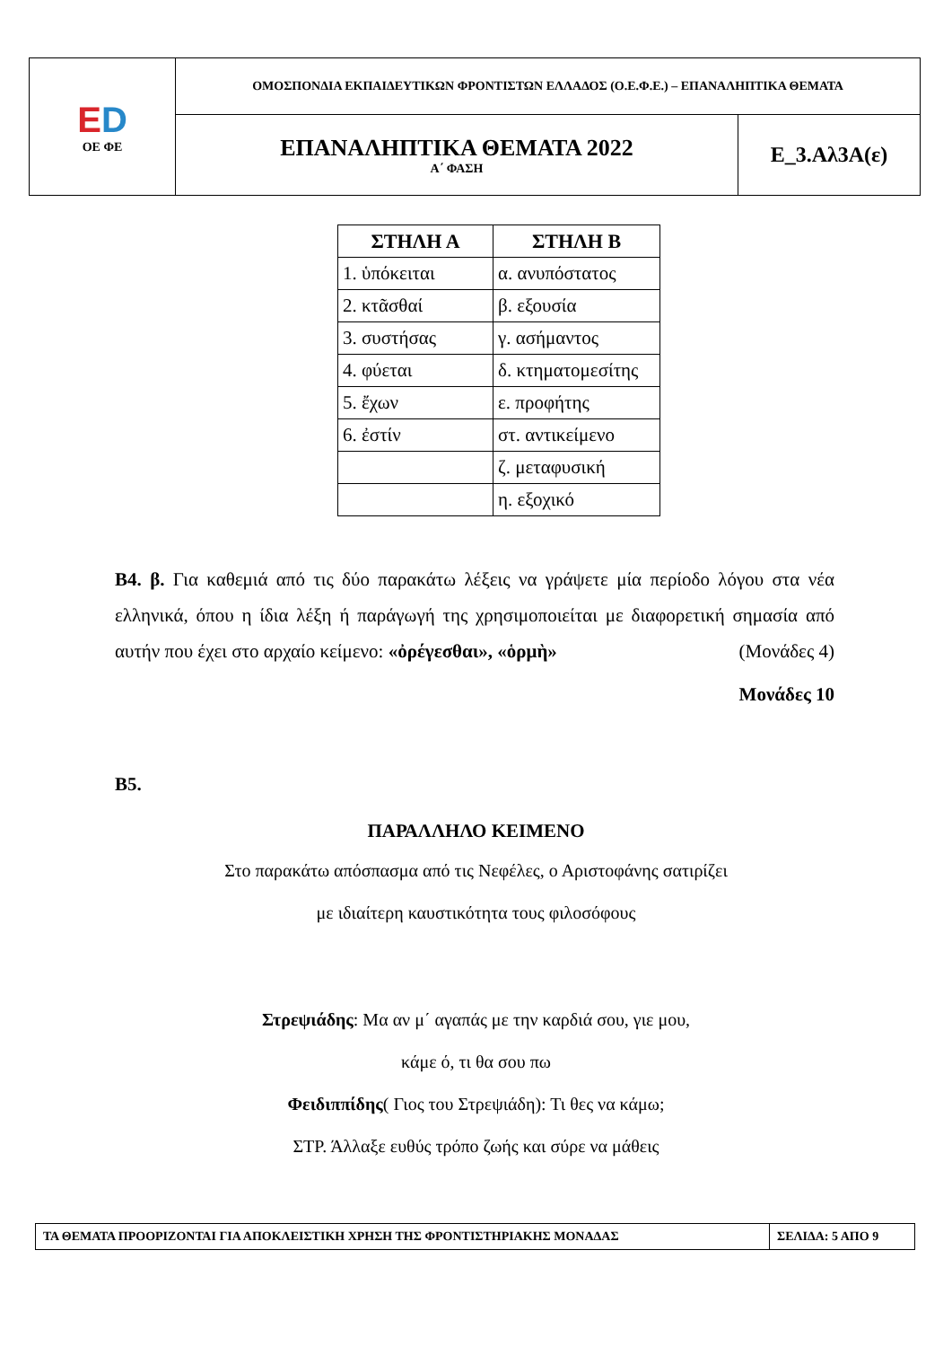| E D ΟΕ ΦΕ | ΟΜΟΣΠΟΝΔΙΑ ΕΚΠΑΙΔΕΥΤΙΚΩΝ ΦΡΟΝΤΙΣΤΩΝ ΕΛΛΑΔΟΣ (Ο.Ε.Φ.Ε.) – ΕΠΑΝΑΛΗΠΤΙΚΑ ΘΕΜΑΤΑ | |
| | ΕΠΑΝΑΛΗΠΤΙΚΑ ΘΕΜΑΤΑ 2022 Α΄ ΦΑΣΗ | Ε_3.Αλ3Α(ε) |
| ΣΤΗΛΗ Α | ΣΤΗΛΗ Β |
| --- | --- |
| 1. ὑπόκειται | α. ανυπόστατος |
| 2. κτᾶσθαί | β. εξουσία |
| 3. συστήσας | γ. ασήμαντος |
| 4. φύεται | δ. κτηματομεσίτης |
| 5. ἔχων | ε. προφήτης |
| 6. ἐστίν | στ. αντικείμενο |
| | ζ. μεταφυσική |
| | η. εξοχικό |
Β4. β. Για καθεμιά από τις δύο παρακάτω λέξεις να γράψετε μία περίοδο λόγου στα νέα ελληνικά, όπου η ίδια λέξη ή παράγωγή της χρησιμοποιείται με διαφορετική σημασία από αυτήν που έχει στο αρχαίο κείμενο: «ὀρέγεσθαι», «ὁρμὴ» (Μονάδες 4)
Μονάδες 10
Β5.
ΠΑΡΑΛΛΗΛΟ ΚΕΙΜΕΝΟ
Στο παρακάτω απόσπασμα από τις Νεφέλες, ο Αριστοφάνης σατιρίζει
με ιδιαίτερη καυστικότητα τους φιλοσόφους
Στρεψιάδης: Μα αν μ΄ αγαπάς με την καρδιά σου, γιε μου,
κάμε ό, τι θα σου πω
Φειδιππίδης( Γιος του Στρεψιάδη): Τι θες να κάμω;
ΣΤΡ. Άλλαξε ευθύς τρόπο ζωής και σύρε να μάθεις
| ΤΑ ΘΕΜΑΤΑ ΠΡΟΟΡΙΖΟΝΤΑΙ ΓΙΑ ΑΠΟΚΛΕΙΣΤΙΚΗ ΧΡΗΣΗ ΤΗΣ ΦΡΟΝΤΙΣΤΗΡΙΑΚΗΣ ΜΟΝΑΔΑΣ | ΣΕΛΙΔΑ: 5 ΑΠΟ 9 |